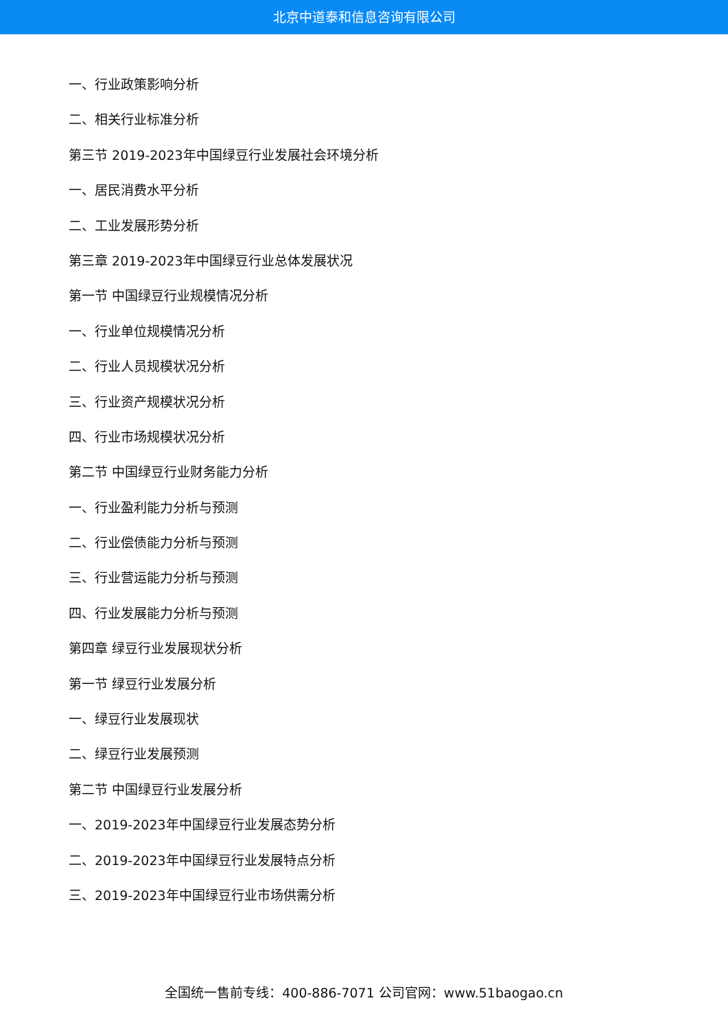北京中道泰和信息咨询有限公司
一、行业政策影响分析
二、相关行业标准分析
第三节 2019-2023年中国绿豆行业发展社会环境分析
一、居民消费水平分析
二、工业发展形势分析
第三章 2019-2023年中国绿豆行业总体发展状况
第一节 中国绿豆行业规模情况分析
一、行业单位规模情况分析
二、行业人员规模状况分析
三、行业资产规模状况分析
四、行业市场规模状况分析
第二节 中国绿豆行业财务能力分析
一、行业盈利能力分析与预测
二、行业偿债能力分析与预测
三、行业营运能力分析与预测
四、行业发展能力分析与预测
第四章 绿豆行业发展现状分析
第一节 绿豆行业发展分析
一、绿豆行业发展现状
二、绿豆行业发展预测
第二节 中国绿豆行业发展分析
一、2019-2023年中国绿豆行业发展态势分析
二、2019-2023年中国绿豆行业发展特点分析
三、2019-2023年中国绿豆行业市场供需分析
全国统一售前专线：400-886-7071 公司官网：www.51baogao.cn